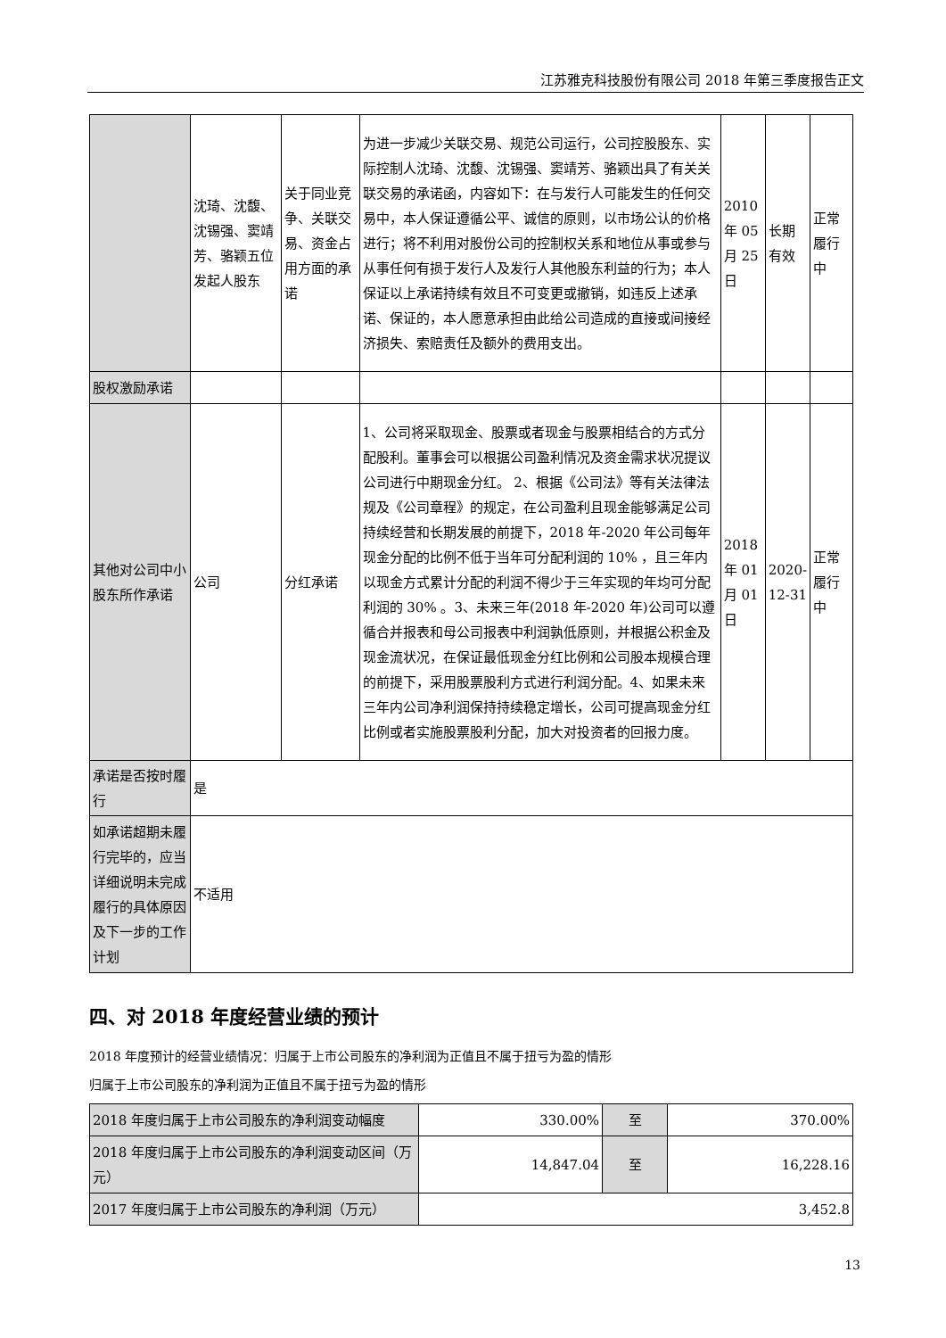江苏雅克科技股份有限公司 2018 年第三季度报告正文
| | 沈琦、沈馥、沈锡强、窦靖芳、骆颖五位发起人股东 | 关于同业竞争、关联交易、资金占用方面的承诺 | 为进一步减少关联交易、规范公司运行，公司控股股东、实际控制人沈琦、沈馥、沈锡强、窦靖芳、骆颖出具了有关关联交易的承诺函，内容如下：在与发行人可能发生的任何交易中，本人保证遵循公平、诚信的原则，以市场公认的价格进行；将不利用对股份公司的控制权关系和地位从事或参与从事任何有损于发行人及发行人其他股东利益的行为；本人保证以上承诺持续有效且不可变更或撤销，如违反上述承诺、保证的，本人愿意承担由此给公司造成的直接或间接经济损失、索赔责任及额外的费用支出。 | 2010 年 05 月 25 日 | 长期有效 | 正常履行中 |
| 股权激励承诺 | | | | | | |
| 其他对公司中小股东所作承诺 | 公司 | 分红承诺 | 1、公司将采取现金、股票或者现金与股票相结合的方式分配股利。董事会可以根据公司盈利情况及资金需求状况提议公司进行中期现金分红。 2、根据《公司法》等有关法律法规及《公司章程》的规定，在公司盈利且现金能够满足公司持续经营和长期发展的前提下，2018 年-2020 年公司每年现金分配的比例不低于当年可分配利润的 10% ，且三年内以现金方式累计分配的利润不得少于三年实现的年均可分配利润的 30% 。3、未来三年(2018 年-2020 年)公司可以遵循合并报表和母公司报表中利润孰低原则，并根据公积金及现金流状况，在保证最低现金分红比例和公司股本规模合理的前提下，采用股票股利方式进行利润分配。4、如果未来三年内公司净利润保持持续稳定增长，公司可提高现金分红比例或者实施股票股利分配，加大对投资者的回报力度。 | 2018 年 01 月 01 日 | 2020-12-31 | 正常履行中 |
| 承诺是否按时履行 | 是 | | | | | |
| 如承诺超期未履行完毕的，应当详细说明未完成履行的具体原因及下一步的工作计划 | 不适用 | | | | | |
四、对 2018 年度经营业绩的预计
2018 年度预计的经营业绩情况：归属于上市公司股东的净利润为正值且不属于扭亏为盈的情形
归属于上市公司股东的净利润为正值且不属于扭亏为盈的情形
| 2018 年度归属于上市公司股东的净利润变动幅度 | 330.00% | 至 | 370.00% |
| 2018 年度归属于上市公司股东的净利润变动区间（万元） | 14,847.04 | 至 | 16,228.16 |
| 2017 年度归属于上市公司股东的净利润（万元） | 3,452.8 | | |
13